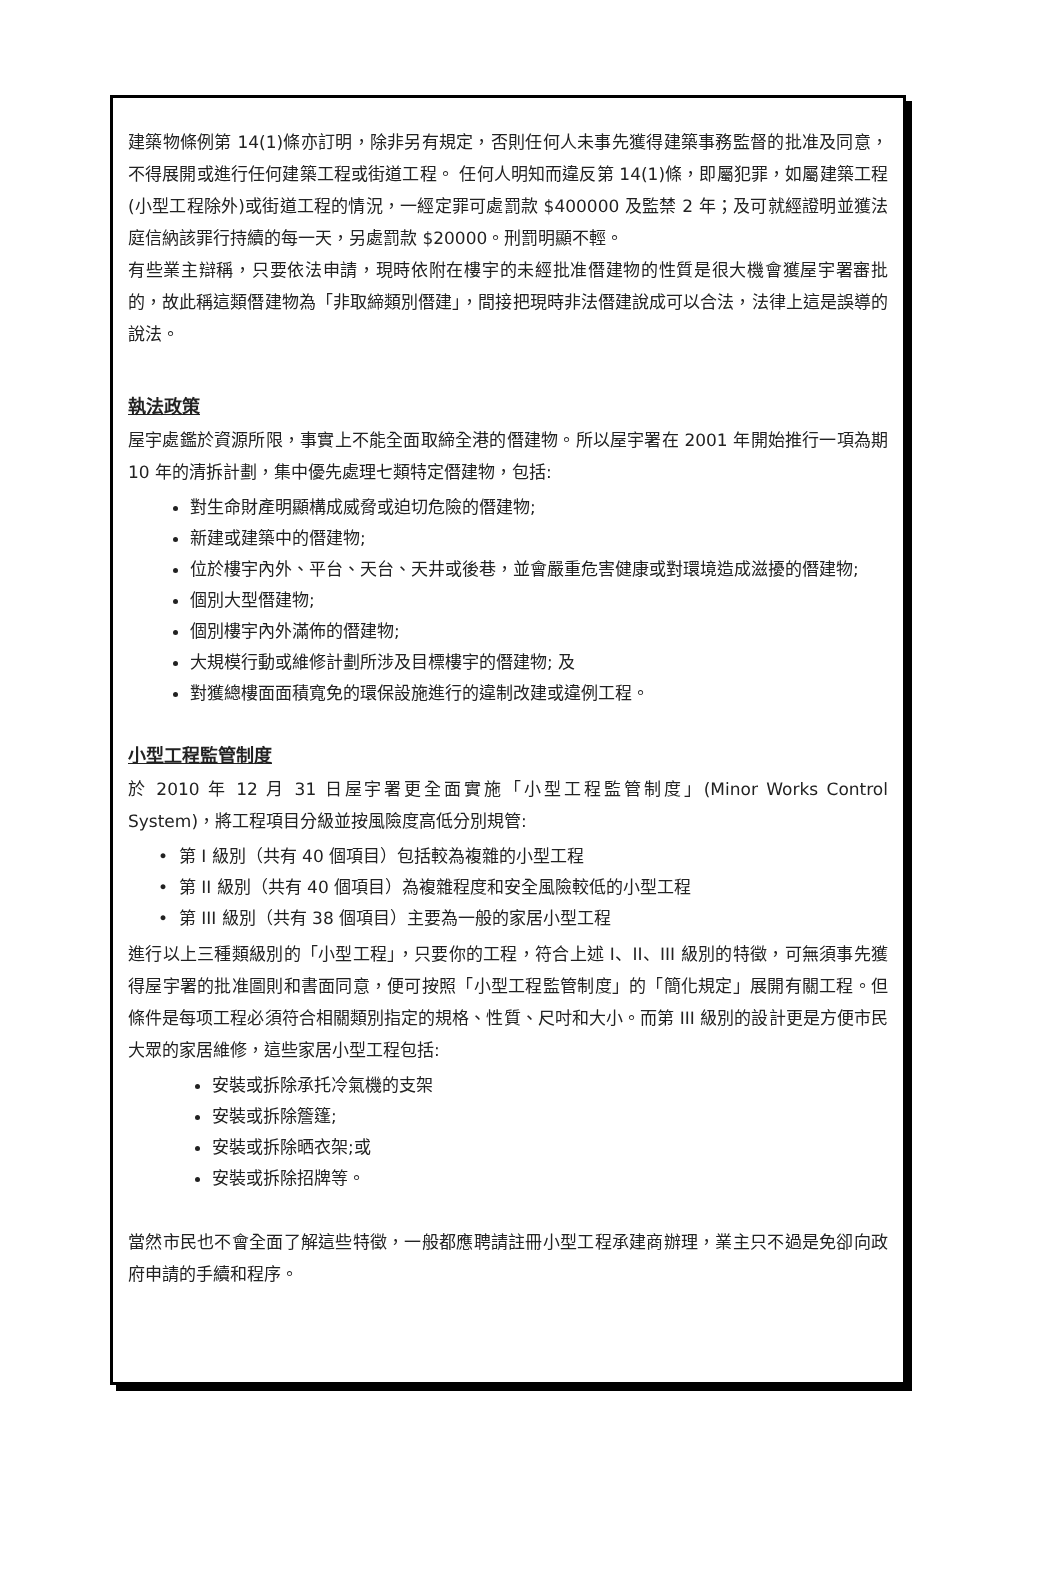建築物條例第 14(1)條亦訂明，除非另有規定，否則任何人未事先獲得建築事務監督的批准及同意，不得展開或進行任何建築工程或街道工程。 任何人明知而違反第 14(1)條，即屬犯罪，如屬建築工程(小型工程除外)或街道工程的情況，一經定罪可處罰款 $400000 及監禁 2 年；及可就經證明並獲法庭信納該罪行持續的每一天，另處罰款 $20000。刑罰明顯不輕。
有些業主辯稱，只要依法申請，現時依附在樓宇的未經批准僭建物的性質是很大機會獲屋宇署審批的，故此稱這類僭建物為「非取締類別僭建」，間接把現時非法僭建說成可以合法，法律上這是誤導的說法。
執法政策
屋宇處鑑於資源所限，事實上不能全面取締全港的僭建物。所以屋宇署在 2001 年開始推行一項為期 10 年的清拆計劃，集中優先處理七類特定僭建物，包括:
對生命財產明顯構成威脅或迫切危險的僭建物;
新建或建築中的僭建物;
位於樓宇內外、平台、天台、天井或後巷，並會嚴重危害健康或對環境造成滋擾的僭建物;
個別大型僭建物;
個別樓宇內外滿佈的僭建物;
大規模行動或維修計劃所涉及目標樓宇的僭建物; 及
對獲總樓面面積寬免的環保設施進行的違制改建或違例工程。
小型工程監管制度
於 2010 年 12 月 31 日屋宇署更全面實施「小型工程監管制度」(Minor Works Control System)，將工程項目分級並按風險度高低分別規管:
• 第 I 級別（共有 40 個項目）包括較為複雜的小型工程
• 第 II 級別（共有 40 個項目）為複雜程度和安全風險較低的小型工程
• 第 III 級別（共有 38 個項目）主要為一般的家居小型工程
進行以上三種類級別的「小型工程」，只要你的工程，符合上述 I、II、III 級別的特徵，可無須事先獲得屋宇署的批准圖則和書面同意，便可按照「小型工程監管制度」的「簡化規定」展開有關工程。但條件是每项工程必須符合相關類別指定的規格、性質、尺吋和大小。而第 III 級別的設計更是方便市民大眾的家居維修，這些家居小型工程包括:
安裝或拆除承托冷氣機的支架
安裝或拆除簷篷;
安裝或拆除晒衣架;或
安裝或拆除招牌等。
當然市民也不會全面了解這些特徵，一般都應聘請註冊小型工程承建商辦理，業主只不過是免卻向政府申請的手續和程序。